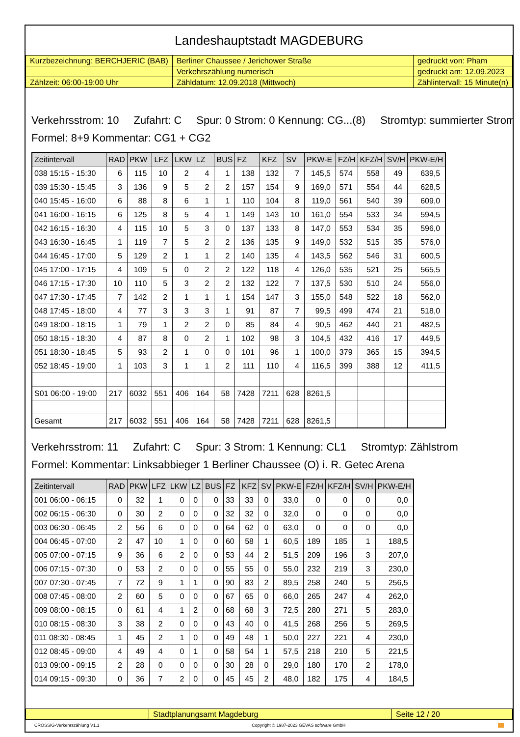Landeshauptstadt MAGDEBURG
| Kurzbezeichnung: BERCHJERIC (BAB) | Berliner Chaussee / Jerichower Straße | gedruckt von: Pham |
| | Verkehrszählung numerisch | gedruckt am: 12.09.2023 |
| Zählzeit: 06:00-19:00 Uhr | Zähldatum: 12.09.2018 (Mittwoch) | Zählintervall: 15 Minute(n) |
Verkehrsstrom: 10 Zufahrt: C Spur: 0 Strom: 0 Kennung: CG...(8) Stromtyp: summierter Strom
Formel: 8+9 Kommentar: CG1 + CG2
| Zeitintervall | RAD | PKW | LFZ | LKW | LZ | BUS | FZ | KFZ | SV | PKW-E | FZ/H | KFZ/H | SV/H | PKW-E/H |
| --- | --- | --- | --- | --- | --- | --- | --- | --- | --- | --- | --- | --- | --- | --- |
| 038 15:15 - 15:30 | 6 | 115 | 10 | 2 | 4 | 1 | 138 | 132 | 7 | 145,5 | 574 | 558 | 49 | 639,5 |
| 039 15:30 - 15:45 | 3 | 136 | 9 | 5 | 2 | 2 | 157 | 154 | 9 | 169,0 | 571 | 554 | 44 | 628,5 |
| 040 15:45 - 16:00 | 6 | 88 | 8 | 6 | 1 | 1 | 110 | 104 | 8 | 119,0 | 561 | 540 | 39 | 609,0 |
| 041 16:00 - 16:15 | 6 | 125 | 8 | 5 | 4 | 1 | 149 | 143 | 10 | 161,0 | 554 | 533 | 34 | 594,5 |
| 042 16:15 - 16:30 | 4 | 115 | 10 | 5 | 3 | 0 | 137 | 133 | 8 | 147,0 | 553 | 534 | 35 | 596,0 |
| 043 16:30 - 16:45 | 1 | 119 | 7 | 5 | 2 | 2 | 136 | 135 | 9 | 149,0 | 532 | 515 | 35 | 576,0 |
| 044 16:45 - 17:00 | 5 | 129 | 2 | 1 | 1 | 2 | 140 | 135 | 4 | 143,5 | 562 | 546 | 31 | 600,5 |
| 045 17:00 - 17:15 | 4 | 109 | 5 | 0 | 2 | 2 | 122 | 118 | 4 | 126,0 | 535 | 521 | 25 | 565,5 |
| 046 17:15 - 17:30 | 10 | 110 | 5 | 3 | 2 | 2 | 132 | 122 | 7 | 137,5 | 530 | 510 | 24 | 556,0 |
| 047 17:30 - 17:45 | 7 | 142 | 2 | 1 | 1 | 1 | 154 | 147 | 3 | 155,0 | 548 | 522 | 18 | 562,0 |
| 048 17:45 - 18:00 | 4 | 77 | 3 | 3 | 3 | 1 | 91 | 87 | 7 | 99,5 | 499 | 474 | 21 | 518,0 |
| 049 18:00 - 18:15 | 1 | 79 | 1 | 2 | 2 | 0 | 85 | 84 | 4 | 90,5 | 462 | 440 | 21 | 482,5 |
| 050 18:15 - 18:30 | 4 | 87 | 8 | 0 | 2 | 1 | 102 | 98 | 3 | 104,5 | 432 | 416 | 17 | 449,5 |
| 051 18:30 - 18:45 | 5 | 93 | 2 | 1 | 0 | 0 | 101 | 96 | 1 | 100,0 | 379 | 365 | 15 | 394,5 |
| 052 18:45 - 19:00 | 1 | 103 | 3 | 1 | 1 | 2 | 111 | 110 | 4 | 116,5 | 399 | 388 | 12 | 411,5 |
| S01 06:00 - 19:00 | 217 | 6032 | 551 | 406 | 164 | 58 | 7428 | 7211 | 628 | 8261,5 | | | | |
| Gesamt | 217 | 6032 | 551 | 406 | 164 | 58 | 7428 | 7211 | 628 | 8261,5 | | | | |
Verkehrsstrom: 11 Zufahrt: C Spur: 3 Strom: 1 Kennung: CL1 Stromtyp: Zählstrom
Formel: Kommentar: Linksabbieger 1 Berliner Chaussee (O) i. R. Getec Arena
| Zeitintervall | RAD | PKW | LFZ | LKW | LZ | BUS | FZ | KFZ | SV | PKW-E | FZ/H | KFZ/H | SV/H | PKW-E/H |
| --- | --- | --- | --- | --- | --- | --- | --- | --- | --- | --- | --- | --- | --- | --- |
| 001 06:00 - 06:15 | 0 | 32 | 1 | 0 | 0 | 0 | 33 | 33 | 0 | 33,0 | 0 | 0 | 0 | 0,0 |
| 002 06:15 - 06:30 | 0 | 30 | 2 | 0 | 0 | 0 | 32 | 32 | 0 | 32,0 | 0 | 0 | 0 | 0,0 |
| 003 06:30 - 06:45 | 2 | 56 | 6 | 0 | 0 | 0 | 64 | 62 | 0 | 63,0 | 0 | 0 | 0 | 0,0 |
| 004 06:45 - 07:00 | 2 | 47 | 10 | 1 | 0 | 0 | 60 | 58 | 1 | 60,5 | 189 | 185 | 1 | 188,5 |
| 005 07:00 - 07:15 | 9 | 36 | 6 | 2 | 0 | 0 | 53 | 44 | 2 | 51,5 | 209 | 196 | 3 | 207,0 |
| 006 07:15 - 07:30 | 0 | 53 | 2 | 0 | 0 | 0 | 55 | 55 | 0 | 55,0 | 232 | 219 | 3 | 230,0 |
| 007 07:30 - 07:45 | 7 | 72 | 9 | 1 | 1 | 0 | 90 | 83 | 2 | 89,5 | 258 | 240 | 5 | 256,5 |
| 008 07:45 - 08:00 | 2 | 60 | 5 | 0 | 0 | 0 | 67 | 65 | 0 | 66,0 | 265 | 247 | 4 | 262,0 |
| 009 08:00 - 08:15 | 0 | 61 | 4 | 1 | 2 | 0 | 68 | 68 | 3 | 72,5 | 280 | 271 | 5 | 283,0 |
| 010 08:15 - 08:30 | 3 | 38 | 2 | 0 | 0 | 0 | 43 | 40 | 0 | 41,5 | 268 | 256 | 5 | 269,5 |
| 011 08:30 - 08:45 | 1 | 45 | 2 | 1 | 0 | 0 | 49 | 48 | 1 | 50,0 | 227 | 221 | 4 | 230,0 |
| 012 08:45 - 09:00 | 4 | 49 | 4 | 0 | 1 | 0 | 58 | 54 | 1 | 57,5 | 218 | 210 | 5 | 221,5 |
| 013 09:00 - 09:15 | 2 | 28 | 0 | 0 | 0 | 0 | 30 | 28 | 0 | 29,0 | 180 | 170 | 2 | 178,0 |
| 014 09:15 - 09:30 | 0 | 36 | 7 | 2 | 0 | 0 | 45 | 45 | 2 | 48,0 | 182 | 175 | 4 | 184,5 |
| | Stadtplanungsamt Magdeburg | Seite 12 / 20 |
CROSSIG-Verkehrszählung V1.1 Copyright © 1987-2023 GEVAS software GmbH